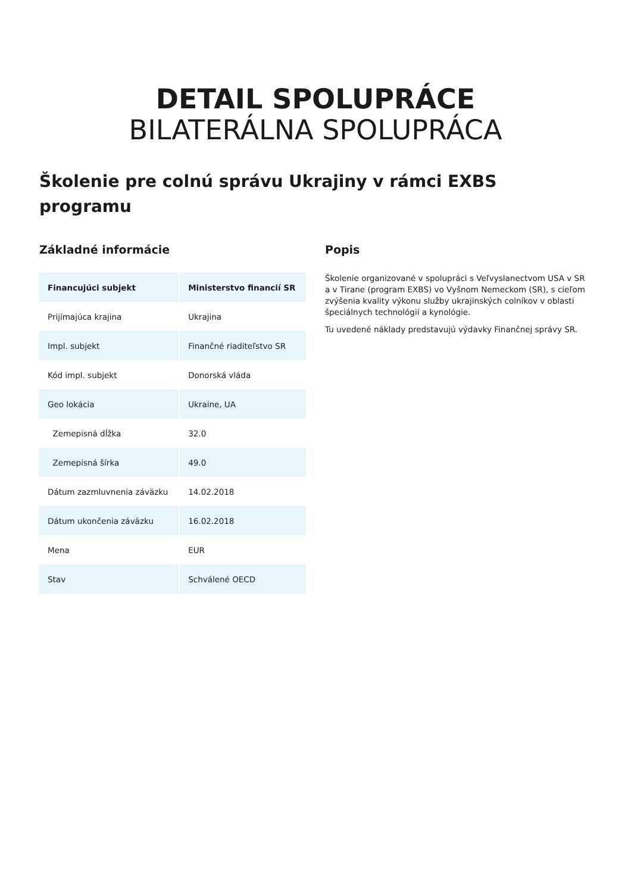DETAIL SPOLUPRÁCE
BILATERÁLNA SPOLUPRÁCA
Školenie pre colnú správu Ukrajiny v rámci EXBS programu
Základné informácie
| Financujúci subjekt | Ministerstvo financií SR |
| --- | --- |
| Prijímajúca krajina | Ukrajina |
| Impl. subjekt | Finančné riaditeľstvo SR |
| Kód impl. subjekt | Donorská vláda |
| Geo lokácia | Ukraine, UA |
| Zemepisná dĺžka | 32.0 |
| Zemepisná šírka | 49.0 |
| Dátum zazmluvnenia záväzku | 14.02.2018 |
| Dátum ukončenia záväzku | 16.02.2018 |
| Mena | EUR |
| Stav | Schválené OECD |
Popis
Školenie organizované v spolupráci s Veľvyslanectvom USA v SR a v Tirane (program EXBS) vo Vyšnom Nemeckom (SR), s cieľom zvýšenia kvality výkonu služby ukrajinských colníkov v oblasti špeciálnych technológií a kynológie.
Tu uvedené náklady predstavujú výdavky Finančnej správy SR.